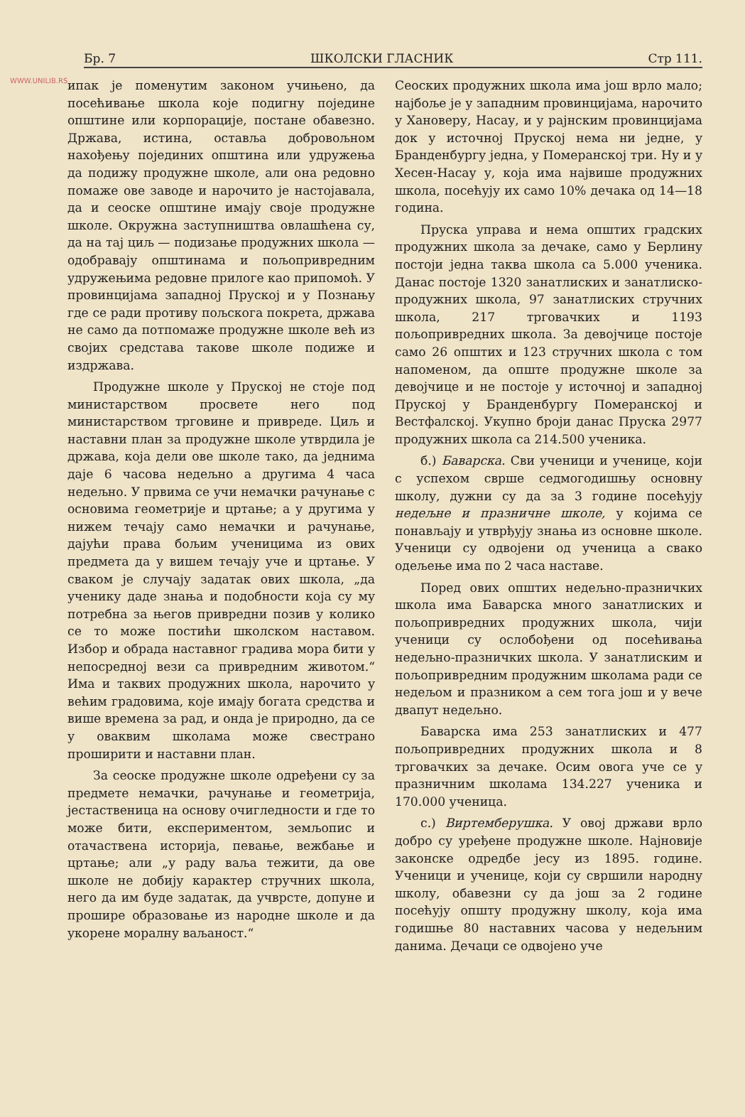WWW.UNILIB.RS
Бр. 7 ШКОЛСКИ ГЛАСНИК Стр 111.
ипак је поменутим законом учињено, да посећивање школа које подигну поједине општине или корпорације, постане обавезно. Држава, истина, оставља добровољном нахођењу појединих општина или удружења да подижу продужне школе, али она редовно помаже ове заводе и нарочито је настојавала, да и сеоске општине имају своје продужне школе. Окружна заступништва овлашћена су, да на тај циљ — подизање продужних школа — одобравају општинама и пољопривредним удружењима редовне прилоге као припомоћ. У провинцијама западној Пруској и у Познању где се ради противу пољскога покрета, држава не само да потпомаже продужне школе већ из својих средстава такове школе подиже и издржава.
Продужне школе у Пруској не стоје под министарством просвете него под министарством трговине и привреде. Циљ и наставни план за продужне школе утврдила је држава, која дели ове школе тако, да једнима даје 6 часова недељно а другима 4 часа недељно. У првима се учи немачки рачунање с основима геометрије и цртање; а у другима у нижем течају само немачки и рачунање, дајући права бољим ученицима из ових предмета да у вишем течају уче и цртање. У сваком је случају задатак ових школа, „да ученику даде знања и подобности која су му потребна за његов привредни позив у колико се то може постићи школском наставом. Избор и обрада наставног градива мора бити у непосредној вези са привредним животом.“ Има и таквих продужних школа, нарочито у већим градовима, које имају богата средства и више времена за рад, и онда је природно, да се у оваквим школама може свестрано проширити и наставни план.
За сеоске продужне школе одређени су за предмете немачки, рачунање и геометрија, јестаственица на основу очигледности и где то може бити, експериментом, земљопис и отачаствена историја, певање, вежбање и цртање; али „у раду ваља тежити, да ове школе не добију карактер стручних школа, него да им буде задатак, да учврсте, допуне и прошире образовање из народне школе и да укорене моралну ваљаност.“
Сеоских продужних школа има још врло мало; најбоље је у западним провинцијама, нарочито у Хановеру, Насау, и у рајнским провинцијама док у источној Пруској нема ни једне, у Бранденбургу једна, у Померанској три. Ну и у Хесен-Насау у, која има највише продужних школа, посећују их само 10% дечака од 14—18 година.
Пруска управа и нема општих градских продужних школа за дечаке, само у Берлину постоји једна таква школа са 5.000 ученика. Данас постоје 1320 занатлиских и занатлиско-продужних школа, 97 занатлиских стручних школа, 217 трговачких и 1193 пољопривредних школа. За девојчице постоје само 26 општих и 123 стручних школа с том напоменом, да опште продужне школе за девојчице и не постоје у источној и западној Пруској у Бранденбургу Померанској и Вестфалској. Укупно броји данас Пруска 2977 продужних школа са 214.500 ученика.
б.) Баварска. Сви ученици и ученице, који с успехом сврше седмогодишњу основну школу, дужни су да за 3 године посећују недељне и празничне школе, у којима се понављају и утврђују знања из основне школе. Ученици су одвојени од ученица а свако одељење има по 2 часа наставе.
Поред ових општих недељно-празничких школа има Баварска много занатлиских и пољопривредних продужних школа, чији ученици су ослобођени од посећивања недељно-празничких школа. У занатлиским и пољопривредним продужним школама ради се недељом и празником а сем тога још и у вече двапут недељно.
Баварска има 253 занатлиских и 477 пољопривредних продужних школа и 8 трговачких за дечаке. Осим овога уче се у празничним школама 134.227 ученика и 170.000 ученица.
с.) Виртемберушка. У овој држави врло добро су уређене продужне школе. Најновије законске одредбе јесу из 1895. године. Ученици и ученице, који су свршили народну школу, обавезни су да још за 2 године посећују општу продужну школу, која има годишње 80 наставних часова у недељним данима. Дечаци се одвојено уче